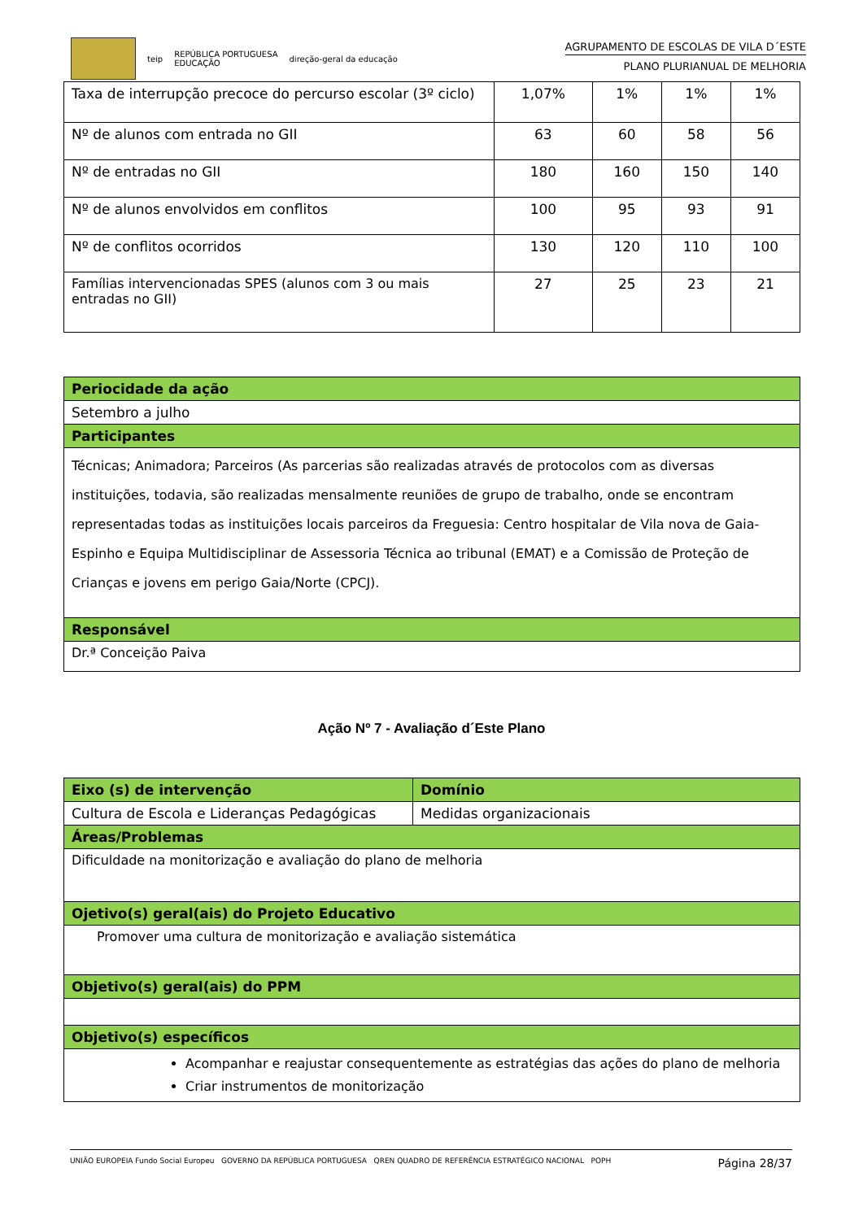teip REPÚBLICA PORTUGUESA
EDUCAÇÃO direção-geral da educação
AGRUPAMENTO DE ESCOLAS DE VILA D´ESTE
PLANO PLURIANUAL DE MELHORIA
| Taxa de interrupção precoce do percurso escolar (3º ciclo) | 1,07% | 1% | 1% | 1% |
| Nº de alunos com entrada no GII | 63 | 60 | 58 | 56 |
| Nº de entradas no GII | 180 | 160 | 150 | 140 |
| Nº de alunos envolvidos em conflitos | 100 | 95 | 93 | 91 |
| Nº de conflitos ocorridos | 130 | 120 | 110 | 100 |
| Famílias intervencionadas SPES (alunos com 3 ou mais entradas no GII) | 27 | 25 | 23 | 21 |
| Periocidade da ação |
| Setembro a julho |
| Participantes |
| Técnicas; Animadora; Parceiros (As parcerias são realizadas através de protocolos com as diversas instituições, todavia, são realizadas mensalmente reuniões de grupo de trabalho, onde se encontram representadas todas as instituições locais parceiros da Freguesia: Centro hospitalar de Vila nova de Gaia- Espinho e Equipa Multidisciplinar de Assessoria Técnica ao tribunal (EMAT) e a Comissão de Proteção de Crianças e jovens em perigo Gaia/Norte (CPCJ). |
| Responsável |
| Dr.ª Conceição Paiva |
Ação Nº 7 - Avaliação d´Este Plano
| Eixo (s) de intervenção | Domínio |
| Cultura de Escola e Lideranças Pedagógicas | Medidas organizacionais |
| Áreas/Problemas | |
| Dificuldade na monitorização e avaliação do plano de melhoria | |
| Ojetivo(s) geral(ais) do Projeto Educativo | |
| Promover uma cultura de monitorização e avaliação sistemática | |
| Objetivo(s) geral(ais) do PPM | |
| Objetivo(s) específicos | |
| Acompanhar e reajustar consequentemente as estratégias das ações do plano de melhoria Criar instrumentos de monitorização | |
UNIÃO EUROPEIA Fundo Social Europeu GOVERNO DA REPÚBLICA PORTUGUESA QREN QUADRO DE REFERÊNCIA ESTRATÉGICO NACIONAL POPH
Página 28/37